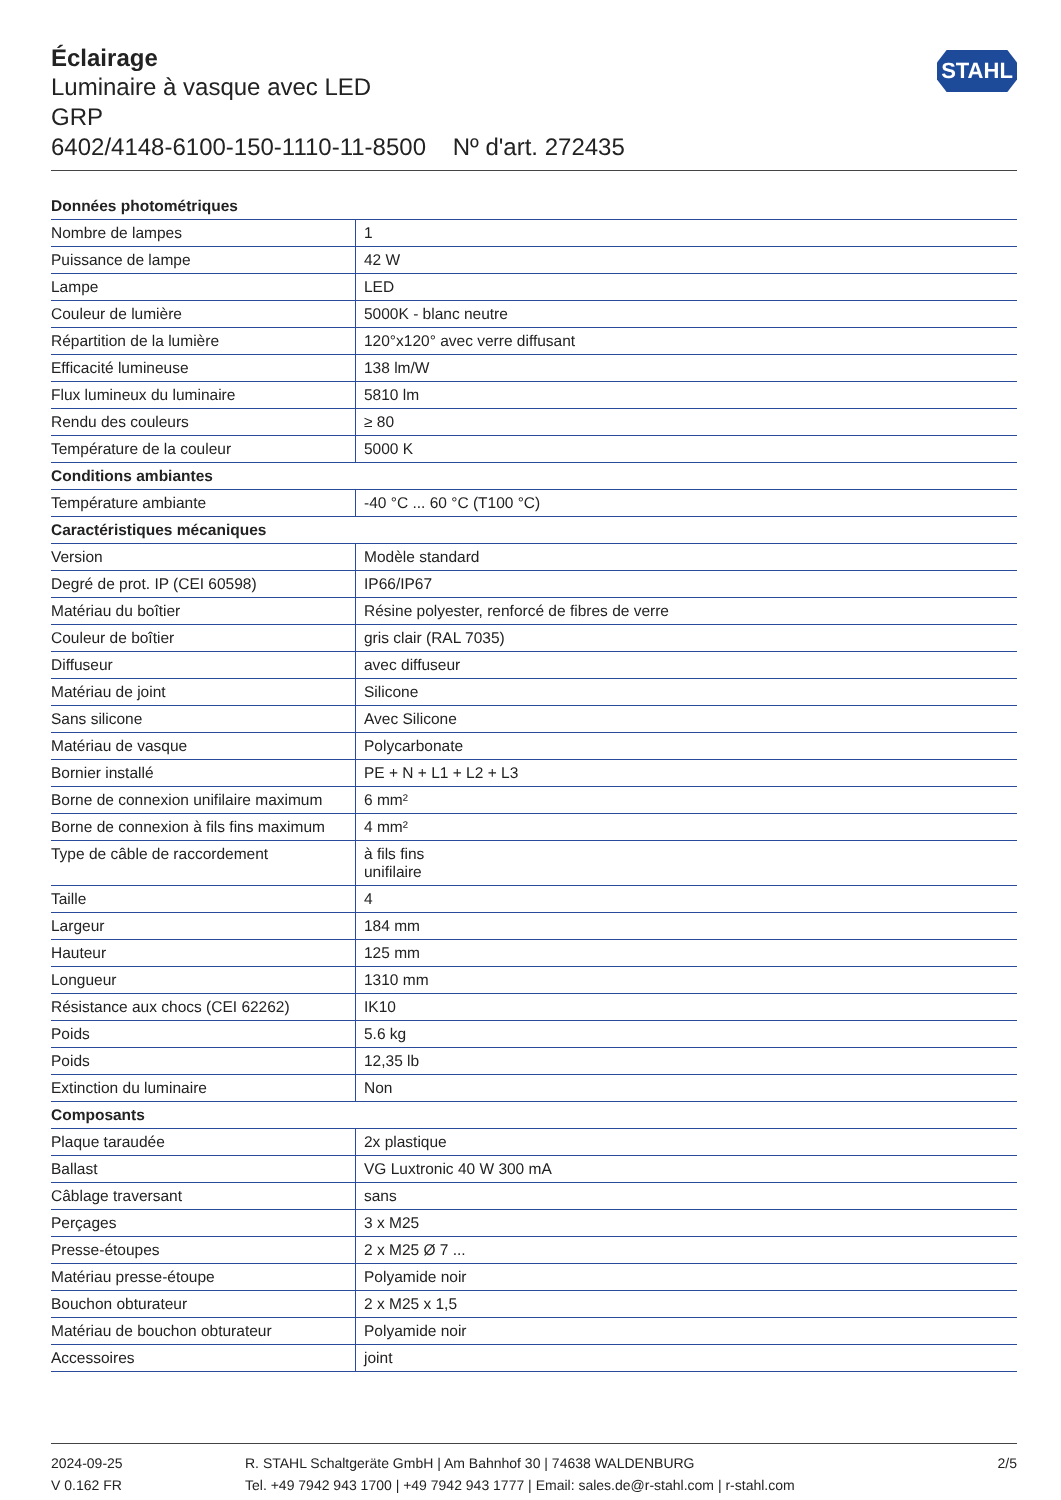STAHL
Éclairage
Luminaire à vasque avec LED
GRP
6402/4148-6100-150-1110-11-8500 Nº d'art. 272435
| Données photométriques | |
| --- | --- |
| Nombre de lampes | 1 |
| Puissance de lampe | 42 W |
| Lampe | LED |
| Couleur de lumière | 5000K - blanc neutre |
| Répartition de la lumière | 120°x120° avec verre diffusant |
| Efficacité lumineuse | 138 lm/W |
| Flux lumineux du luminaire | 5810 lm |
| Rendu des couleurs | ≥ 80 |
| Température de la couleur | 5000 K |
| Conditions ambiantes | |
| Température ambiante | -40 °C ... 60 °C (T100 °C) |
| Caractéristiques mécaniques | |
| Version | Modèle standard |
| Degré de prot. IP (CEI 60598) | IP66/IP67 |
| Matériau du boîtier | Résine polyester, renforcé de fibres de verre |
| Couleur de boîtier | gris clair (RAL 7035) |
| Diffuseur | avec diffuseur |
| Matériau de joint | Silicone |
| Sans silicone | Avec Silicone |
| Matériau de vasque | Polycarbonate |
| Bornier installé | PE + N + L1 + L2 + L3 |
| Borne de connexion unifilaire maximum | 6 mm² |
| Borne de connexion à fils fins maximum | 4 mm² |
| Type de câble de raccordement | à fils fins unifilaire |
| Taille | 4 |
| Largeur | 184 mm |
| Hauteur | 125 mm |
| Longueur | 1310 mm |
| Résistance aux chocs (CEI 62262) | IK10 |
| Poids | 5.6 kg |
| Poids | 12,35 lb |
| Extinction du luminaire | Non |
| Composants | |
| Plaque taraudée | 2x plastique |
| Ballast | VG Luxtronic 40 W 300 mA |
| Câblage traversant | sans |
| Perçages | 3 x M25 |
| Presse-étoupes | 2 x M25 Ø 7 ... |
| Matériau presse-étoupe | Polyamide noir |
| Bouchon obturateur | 2 x M25 x 1,5 |
| Matériau de bouchon obturateur | Polyamide noir |
| Accessoires | joint |
2024-09-25
V 0.162 FR
R. STAHL Schaltgeräte GmbH | Am Bahnhof 30 | 74638 WALDENBURG
Tel. +49 7942 943 1700 | +49 7942 943 1777 | Email: sales.de@r-stahl.com | r-stahl.com
2/5